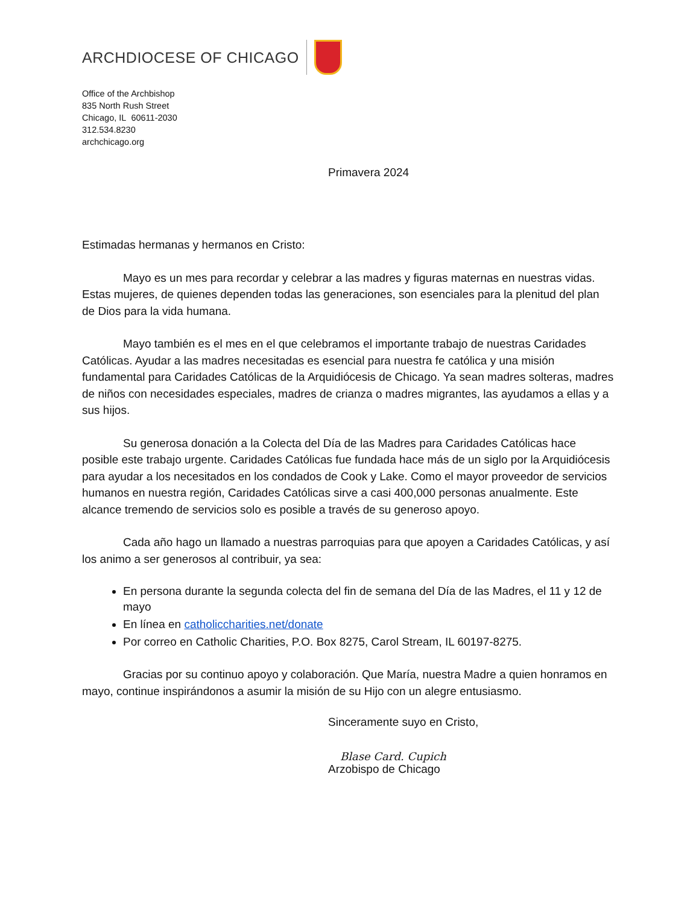ARCHDIOCESE OF CHICAGO
Office of the Archbishop
835 North Rush Street
Chicago, IL 60611-2030
312.534.8230
archchicago.org
Primavera 2024
Estimadas hermanas y hermanos en Cristo:
Mayo es un mes para recordar y celebrar a las madres y figuras maternas en nuestras vidas. Estas mujeres, de quienes dependen todas las generaciones, son esenciales para la plenitud del plan de Dios para la vida humana.
Mayo también es el mes en el que celebramos el importante trabajo de nuestras Caridades Católicas. Ayudar a las madres necesitadas es esencial para nuestra fe católica y una misión fundamental para Caridades Católicas de la Arquidiócesis de Chicago. Ya sean madres solteras, madres de niños con necesidades especiales, madres de crianza o madres migrantes, las ayudamos a ellas y a sus hijos.
Su generosa donación a la Colecta del Día de las Madres para Caridades Católicas hace posible este trabajo urgente. Caridades Católicas fue fundada hace más de un siglo por la Arquidiócesis para ayudar a los necesitados en los condados de Cook y Lake. Como el mayor proveedor de servicios humanos en nuestra región, Caridades Católicas sirve a casi 400,000 personas anualmente. Este alcance tremendo de servicios solo es posible a través de su generoso apoyo.
Cada año hago un llamado a nuestras parroquias para que apoyen a Caridades Católicas, y así los animo a ser generosos al contribuir, ya sea:
En persona durante la segunda colecta del fin de semana del Día de las Madres, el 11 y 12 de mayo
En línea en catholiccharities.net/donate
Por correo en Catholic Charities, P.O. Box 8275, Carol Stream, IL 60197-8275.
Gracias por su continuo apoyo y colaboración. Que María, nuestra Madre a quien honramos en mayo, continue inspirándonos a asumir la misión de su Hijo con un alegre entusiasmo.
Sinceramente suyo en Cristo,
Blase Card. Cupich
Arzobispo de Chicago